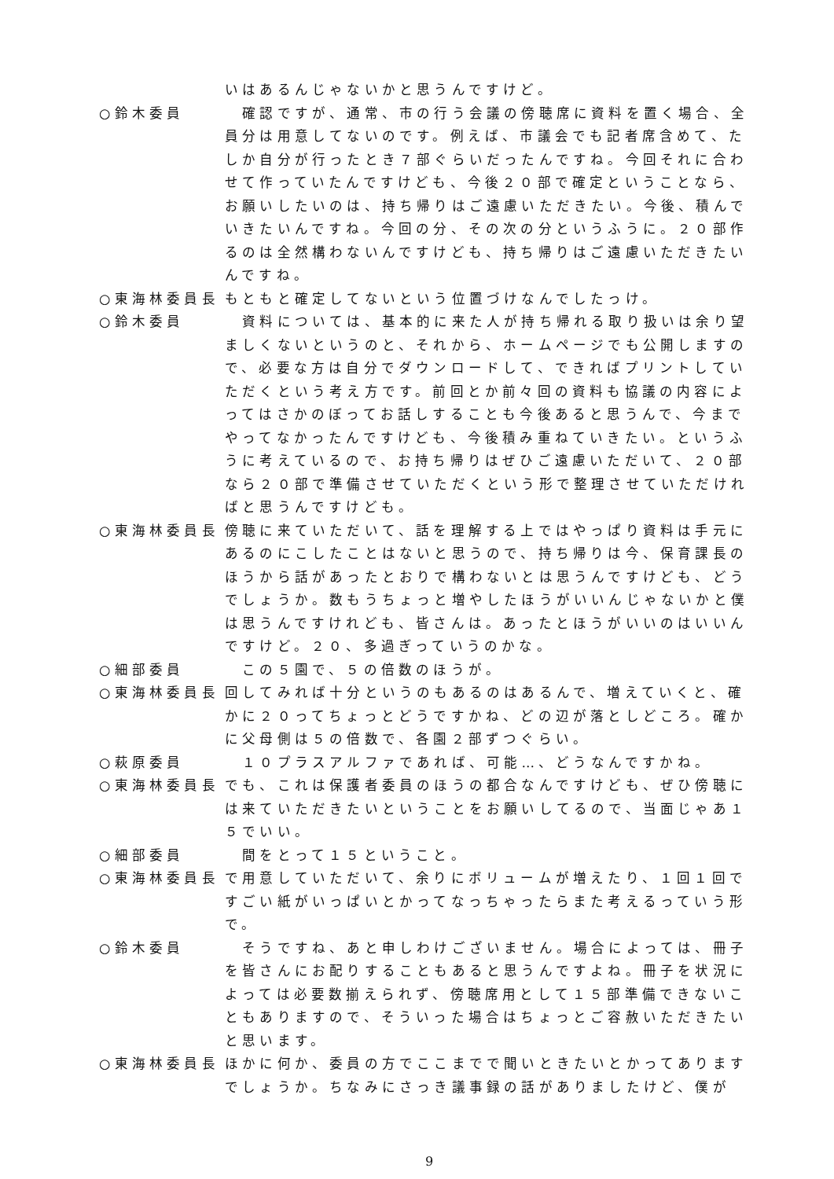いはあるんじゃないかと思うんですけど。
○鈴木委員 　確認ですが、通常、市の行う会議の傍聴席に資料を置く場合、全員分は用意してないのです。例えば、市議会でも記者席含めて、たしか自分が行ったとき７部ぐらいだったんですね。今回それに合わせて作っていたんですけども、今後２０部で確定ということなら、お願いしたいのは、持ち帰りはご遠慮いただきたい。今後、積んでいきたいんですね。今回の分、その次の分というふうに。２０部作るのは全然構わないんですけども、持ち帰りはご遠慮いただきたいんですね。
○東海林委員長 もともと確定してないという位置づけなんでしたっけ。
○鈴木委員 　資料については、基本的に来た人が持ち帰れる取り扱いは余り望ましくないというのと、それから、ホームページでも公開しますので、必要な方は自分でダウンロードして、できればプリントしていただくという考え方です。前回とか前々回の資料も協議の内容によってはさかのぼってお話しすることも今後あると思うんで、今までやってなかったんですけども、今後積み重ねていきたい。というふうに考えているので、お持ち帰りはぜひご遠慮いただいて、２０部なら２０部で準備させていただくという形で整理させていただければと思うんですけども。
○東海林委員長 傍聴に来ていただいて、話を理解する上ではやっぱり資料は手元にあるのにこしたことはないと思うので、持ち帰りは今、保育課長のほうから話があったとおりで構わないとは思うんですけども、どうでしょうか。数もうちょっと増やしたほうがいいんじゃないかと僕は思うんですけれども、皆さんは。あったとほうがいいのはいいんですけど。２０、多過ぎっていうのかな。
○細部委員 　この５園で、５の倍数のほうが。
○東海林委員長 回してみれば十分というのもあるのはあるんで、増えていくと、確かに２０ってちょっとどうですかね、どの辺が落としどころ。確かに父母側は５の倍数で、各園２部ずつぐらい。
○萩原委員 　１０プラスアルファであれば、可能…、どうなんですかね。
○東海林委員長 でも、これは保護者委員のほうの都合なんですけども、ぜひ傍聴には来ていただきたいということをお願いしてるので、当面じゃあ１５でいい。
○細部委員 　間をとって１５ということ。
○東海林委員長 で用意していただいて、余りにボリュームが増えたり、１回１回ですごい紙がいっぱいとかってなっちゃったらまた考えるっていう形で。
○鈴木委員 　そうですね、あと申しわけございません。場合によっては、冊子を皆さんにお配りすることもあると思うんですよね。冊子を状況によっては必要数揃えられず、傍聴席用として１５部準備できないこともありますので、そういった場合はちょっとご容赦いただきたいと思います。
○東海林委員長 ほかに何か、委員の方でここまでで聞いときたいとかってありますでしょうか。ちなみにさっき議事録の話がありましたけど、僕が
9